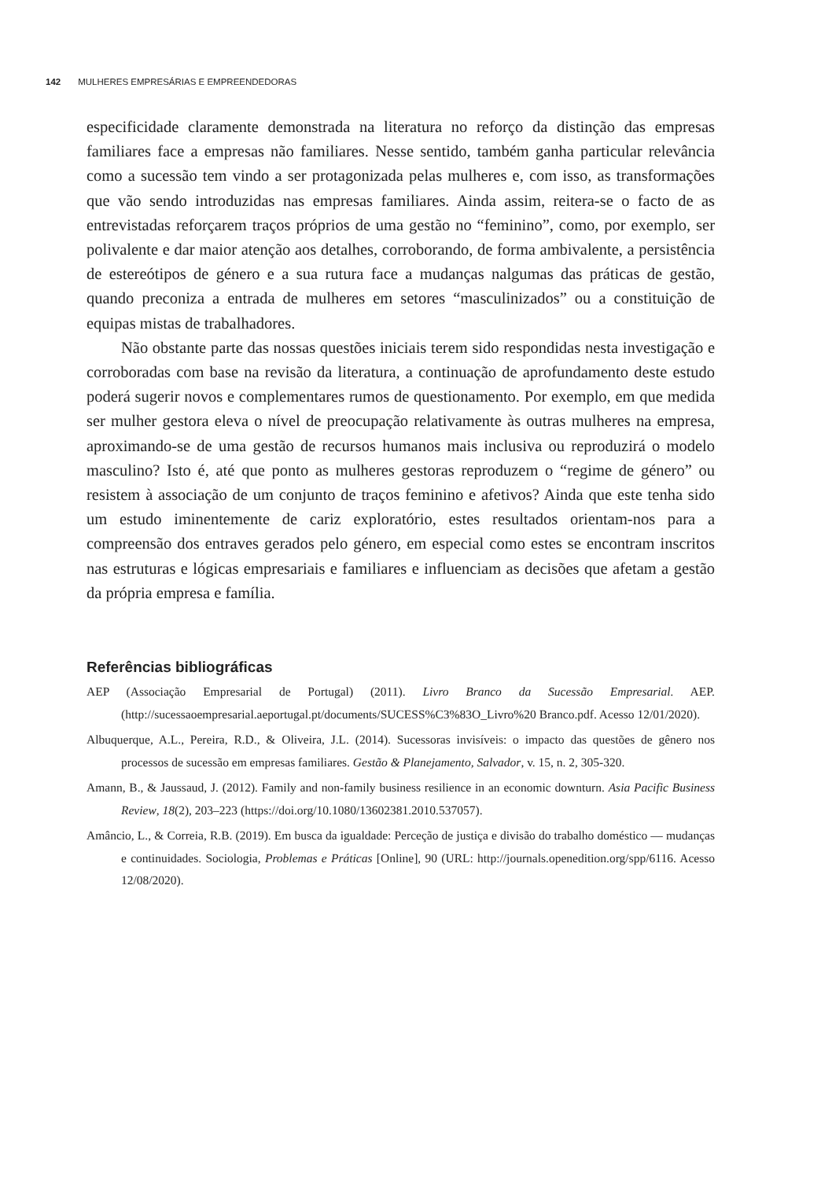142 MULHERES EMPRESÁRIAS E EMPREENDEDORAS
especificidade claramente demonstrada na literatura no reforço da distinção das empresas familiares face a empresas não familiares. Nesse sentido, também ganha particular relevância como a sucessão tem vindo a ser protagonizada pelas mulheres e, com isso, as transformações que vão sendo introduzidas nas empresas familiares. Ainda assim, reitera-se o facto de as entrevistadas reforçarem traços próprios de uma gestão no “feminino”, como, por exemplo, ser polivalente e dar maior atenção aos detalhes, corroborando, de forma ambivalente, a persistência de estereótipos de género e a sua rutura face a mudanças nalgumas das práticas de gestão, quando preconiza a entrada de mulheres em setores “masculinizados” ou a constituição de equipas mistas de trabalhadores.
Não obstante parte das nossas questões iniciais terem sido respondidas nesta investigação e corroboradas com base na revisão da literatura, a continuação de aprofundamento deste estudo poderá sugerir novos e complementares rumos de questionamento. Por exemplo, em que medida ser mulher gestora eleva o nível de preocupação relativamente às outras mulheres na empresa, aproximando-se de uma gestão de recursos humanos mais inclusiva ou reproduzirá o modelo masculino? Isto é, até que ponto as mulheres gestoras reproduzem o “regime de género” ou resistem à associação de um conjunto de traços feminino e afetivos? Ainda que este tenha sido um estudo iminentemente de cariz exploratório, estes resultados orientam-nos para a compreensão dos entraves gerados pelo género, em especial como estes se encontram inscritos nas estruturas e lógicas empresariais e familiares e influenciam as decisões que afetam a gestão da própria empresa e família.
Referências bibliográficas
AEP (Associação Empresarial de Portugal) (2011). Livro Branco da Sucessão Empresarial. AEP. (http://sucessaoempresarial.aeportugal.pt/documents/SUCESS%C3%83O_Livro%20 Branco.pdf. Acesso 12/01/2020).
Albuquerque, A.L., Pereira, R.D., & Oliveira, J.L. (2014). Sucessoras invisíveis: o impacto das questões de gênero nos processos de sucessão em empresas familiares. Gestão & Planejamento, Salvador, v. 15, n. 2, 305-320.
Amann, B., & Jaussaud, J. (2012). Family and non-family business resilience in an economic downturn. Asia Pacific Business Review, 18(2), 203–223 (https://doi.org/10.1080/13602381.2010.537057).
Amâncio, L., & Correia, R.B. (2019). Em busca da igualdade: Perceção de justiça e divisão do trabalho doméstico — mudanças e continuidades. Sociologia, Problemas e Práticas [Online], 90 (URL: http://journals.openedition.org/spp/6116. Acesso 12/08/2020).